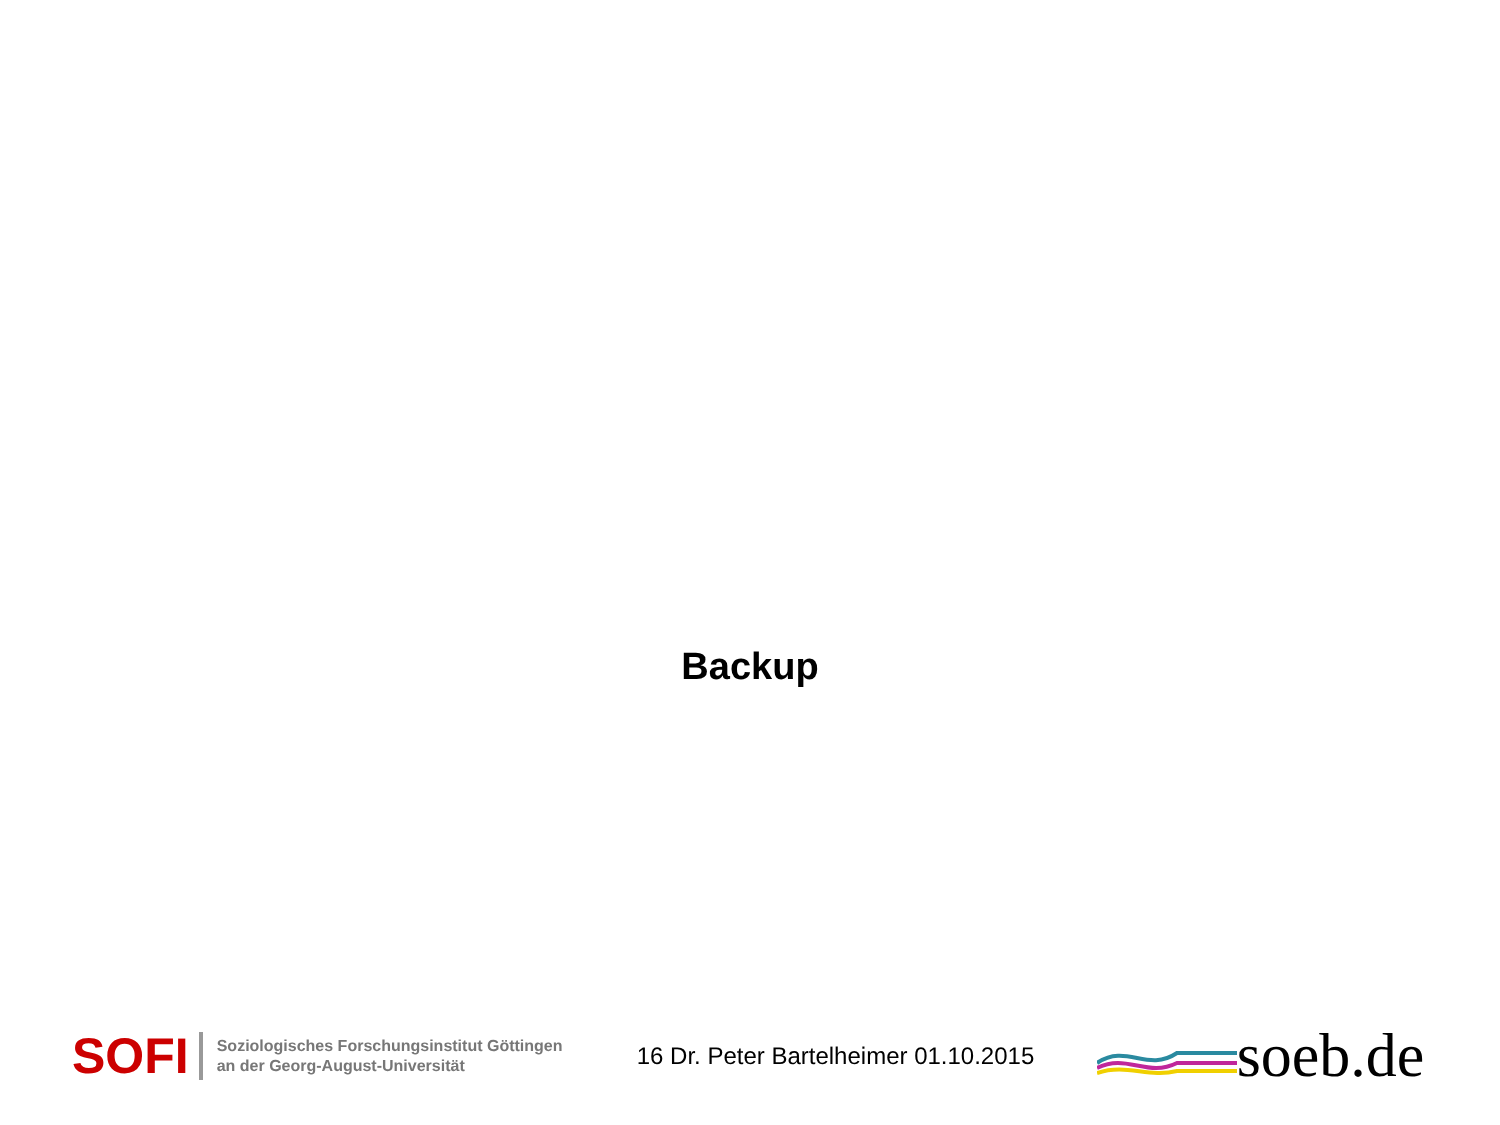Backup
SOFI
Soziologisches Forschungsinstitut Göttingen
an der Georg-August-Universität
16 Dr. Peter Bartelheimer 01.10.2015
soeb.de